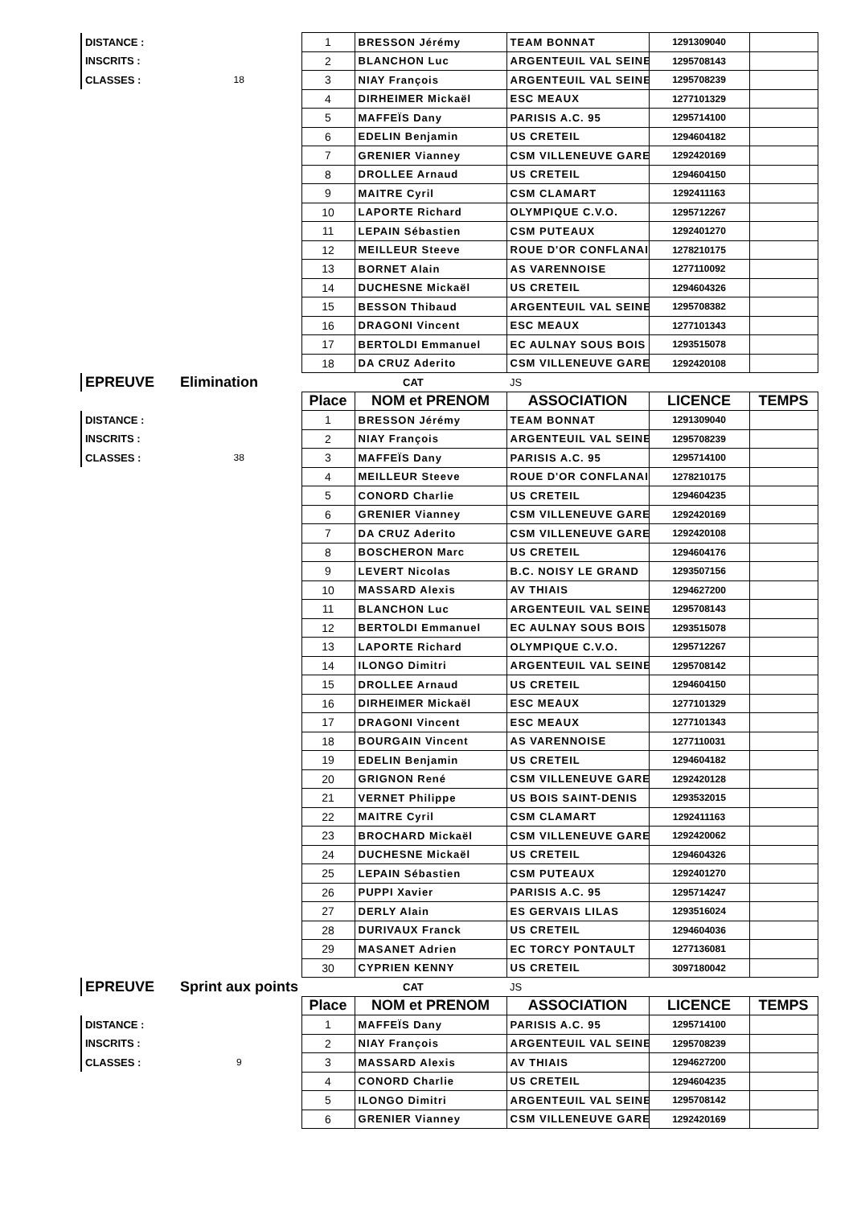| DISTANCE : | | 1 | BRESSON Jérémy | TEAM BONNAT | 1291309040 | |
| INSCRITS : | | 2 | BLANCHON Luc | ARGENTEUIL VAL SEINE | 1295708143 | |
| CLASSES : | 18 | 3 | NIAY François | ARGENTEUIL VAL SEINE | 1295708239 | |
| | | 4 | DIRHEIMER Mickaël | ESC MEAUX | 1277101329 | |
| | | 5 | MAFFEÏS Dany | PARISIS A.C. 95 | 1295714100 | |
| | | 6 | EDELIN Benjamin | US CRETEIL | 1294604182 | |
| | | 7 | GRENIER Vianney | CSM VILLENEUVE GARE | 1292420169 | |
| | | 8 | DROLLEE Arnaud | US CRETEIL | 1294604150 | |
| | | 9 | MAITRE Cyril | CSM CLAMART | 1292411163 | |
| | | 10 | LAPORTE Richard | OLYMPIQUE C.V.O. | 1295712267 | |
| | | 11 | LEPAIN Sébastien | CSM PUTEAUX | 1292401270 | |
| | | 12 | MEILLEUR Steeve | ROUE D'OR CONFLANAI | 1278210175 | |
| | | 13 | BORNET Alain | AS VARENNOISE | 1277110092 | |
| | | 14 | DUCHESNE Mickaël | US CRETEIL | 1294604326 | |
| | | 15 | BESSON Thibaud | ARGENTEUIL VAL SEINE | 1295708382 | |
| | | 16 | DRAGONI Vincent | ESC MEAUX | 1277101343 | |
| | | 17 | BERTOLDI Emmanuel | EC AULNAY SOUS BOIS | 1293515078 | |
| | | 18 | DA CRUZ Aderito | CSM VILLENEUVE GARE | 1292420108 | |
| EPREUVE | Elimination | | CAT | JS | | |
| | | Place | NOM et PRENOM | ASSOCIATION | LICENCE | TEMPS |
| DISTANCE : | | 1 | BRESSON Jérémy | TEAM BONNAT | 1291309040 | |
| INSCRITS : | | 2 | NIAY François | ARGENTEUIL VAL SEINE | 1295708239 | |
| CLASSES : | 38 | 3 | MAFFEÏS Dany | PARISIS A.C. 95 | 1295714100 | |
| | | 4 | MEILLEUR Steeve | ROUE D'OR CONFLANAI | 1278210175 | |
| | | 5 | CONORD Charlie | US CRETEIL | 1294604235 | |
| | | 6 | GRENIER Vianney | CSM VILLENEUVE GARE | 1292420169 | |
| | | 7 | DA CRUZ Aderito | CSM VILLENEUVE GARE | 1292420108 | |
| | | 8 | BOSCHERON Marc | US CRETEIL | 1294604176 | |
| | | 9 | LEVERT Nicolas | B.C. NOISY LE GRAND | 1293507156 | |
| | | 10 | MASSARD Alexis | AV THIAIS | 1294627200 | |
| | | 11 | BLANCHON Luc | ARGENTEUIL VAL SEINE | 1295708143 | |
| | | 12 | BERTOLDI Emmanuel | EC AULNAY SOUS BOIS | 1293515078 | |
| | | 13 | LAPORTE Richard | OLYMPIQUE C.V.O. | 1295712267 | |
| | | 14 | ILONGO Dimitri | ARGENTEUIL VAL SEINE | 1295708142 | |
| | | 15 | DROLLEE Arnaud | US CRETEIL | 1294604150 | |
| | | 16 | DIRHEIMER Mickaël | ESC MEAUX | 1277101329 | |
| | | 17 | DRAGONI Vincent | ESC MEAUX | 1277101343 | |
| | | 18 | BOURGAIN Vincent | AS VARENNOISE | 1277110031 | |
| | | 19 | EDELIN Benjamin | US CRETEIL | 1294604182 | |
| | | 20 | GRIGNON René | CSM VILLENEUVE GARE | 1292420128 | |
| | | 21 | VERNET Philippe | US BOIS SAINT-DENIS | 1293532015 | |
| | | 22 | MAITRE Cyril | CSM CLAMART | 1292411163 | |
| | | 23 | BROCHARD Mickaël | CSM VILLENEUVE GARE | 1292420062 | |
| | | 24 | DUCHESNE Mickaël | US CRETEIL | 1294604326 | |
| | | 25 | LEPAIN Sébastien | CSM PUTEAUX | 1292401270 | |
| | | 26 | PUPPI Xavier | PARISIS A.C. 95 | 1295714247 | |
| | | 27 | DERLY Alain | ES GERVAIS LILAS | 1293516024 | |
| | | 28 | DURIVAUX Franck | US CRETEIL | 1294604036 | |
| | | 29 | MASANET Adrien | EC TORCY PONTAULT | 1277136081 | |
| | | 30 | CYPRIEN KENNY | US CRETEIL | 3097180042 | |
| EPREUVE | Sprint aux points | | CAT | JS | | |
| | | Place | NOM et PRENOM | ASSOCIATION | LICENCE | TEMPS |
| DISTANCE : | | 1 | MAFFEÏS Dany | PARISIS A.C. 95 | 1295714100 | |
| INSCRITS : | | 2 | NIAY François | ARGENTEUIL VAL SEINE | 1295708239 | |
| CLASSES : | 9 | 3 | MASSARD Alexis | AV THIAIS | 1294627200 | |
| | | 4 | CONORD Charlie | US CRETEIL | 1294604235 | |
| | | 5 | ILONGO Dimitri | ARGENTEUIL VAL SEINE | 1295708142 | |
| | | 6 | GRENIER Vianney | CSM VILLENEUVE GARE | 1292420169 | |